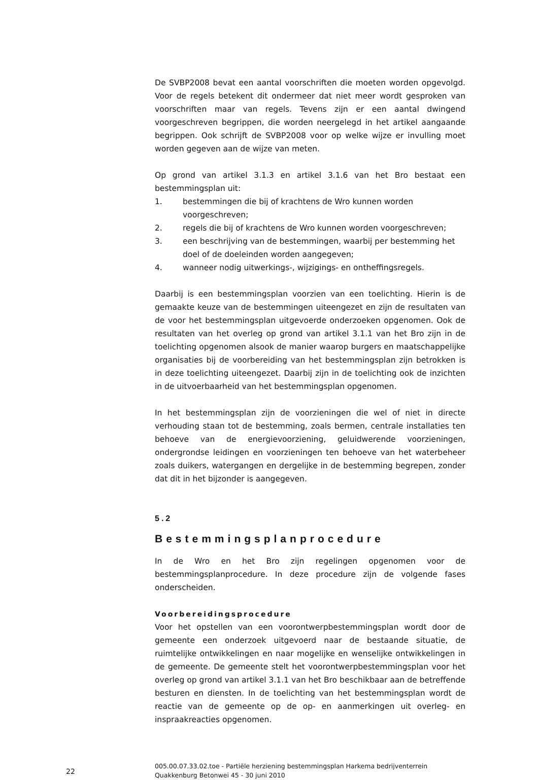De SVBP2008 bevat een aantal voorschriften die moeten worden opgevolgd. Voor de regels betekent dit ondermeer dat niet meer wordt gesproken van voorschriften maar van regels. Tevens zijn er een aantal dwingend voorgeschreven begrippen, die worden neergelegd in het artikel aangaande begrippen. Ook schrijft de SVBP2008 voor op welke wijze er invulling moet worden gegeven aan de wijze van meten.
Op grond van artikel 3.1.3 en artikel 3.1.6 van het Bro bestaat een bestemmingsplan uit:
1. bestemmingen die bij of krachtens de Wro kunnen worden voorgeschreven;
2. regels die bij of krachtens de Wro kunnen worden voorgeschreven;
3. een beschrijving van de bestemmingen, waarbij per bestemming het doel of de doeleinden worden aangegeven;
4. wanneer nodig uitwerkings-, wijzigings- en ontheffingsregels.
Daarbij is een bestemmingsplan voorzien van een toelichting. Hierin is de gemaakte keuze van de bestemmingen uiteengezet en zijn de resultaten van de voor het bestemmingsplan uitgevoerde onderzoeken opgenomen. Ook de resultaten van het overleg op grond van artikel 3.1.1 van het Bro zijn in de toelichting opgenomen alsook de manier waarop burgers en maatschappelijke organisaties bij de voorbereiding van het bestemmingsplan zijn betrokken is in deze toelichting uiteengezet. Daarbij zijn in de toelichting ook de inzichten in de uitvoerbaarheid van het bestemmingsplan opgenomen.
In het bestemmingsplan zijn de voorzieningen die wel of niet in directe verhouding staan tot de bestemming, zoals bermen, centrale installaties ten behoeve van de energievoorziening, geluidwerende voorzieningen, ondergrondse leidingen en voorzieningen ten behoeve van het waterbeheer zoals duikers, watergangen en dergelijke in de bestemming begrepen, zonder dat dit in het bijzonder is aangegeven.
5.2
Bestemmingsplanprocedure
In de Wro en het Bro zijn regelingen opgenomen voor de bestemmingsplanprocedure. In deze procedure zijn de volgende fases onderscheiden.
Voorbereidingsprocedure
Voor het opstellen van een voorontwerpbestemmingsplan wordt door de gemeente een onderzoek uitgevoerd naar de bestaande situatie, de ruimtelijke ontwikkelingen en naar mogelijke en wenselijke ontwikkelingen in de gemeente. De gemeente stelt het voorontwerpbestemmingsplan voor het overleg op grond van artikel 3.1.1 van het Bro beschikbaar aan de betreffende besturen en diensten. In de toelichting van het bestemmingsplan wordt de reactie van de gemeente op de op- en aanmerkingen uit overleg- en inspraakreacties opgenomen.
22
005.00.07.33.02.toe - Partiële herziening bestemmingsplan Harkema bedrijventerrein Quakkenburg Betonwei 45 - 30 juni 2010